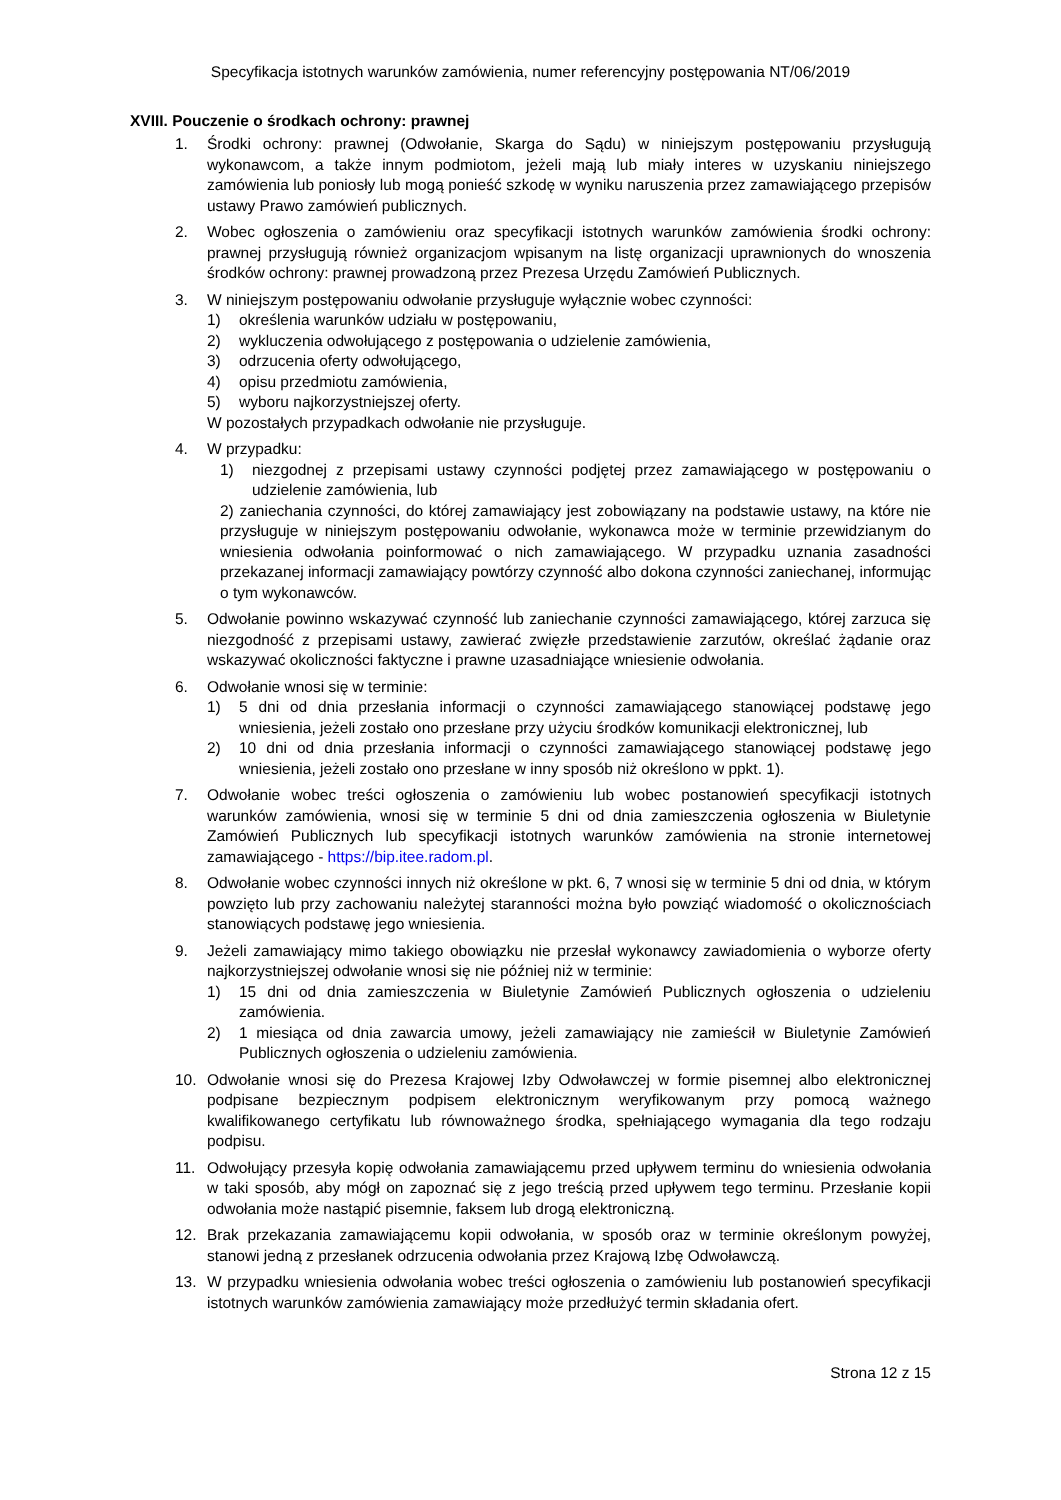Specyfikacja istotnych warunków zamówienia, numer referencyjny postępowania NT/06/2019
XVIII. Pouczenie o środkach ochrony: prawnej
1. Środki ochrony: prawnej (Odwołanie, Skarga do Sądu) w niniejszym postępowaniu przysługują wykonawcom, a także innym podmiotom, jeżeli mają lub miały interes w uzyskaniu niniejszego zamówienia lub poniosły lub mogą ponieść szkodę w wyniku naruszenia przez zamawiającego przepisów ustawy Prawo zamówień publicznych.
2. Wobec ogłoszenia o zamówieniu oraz specyfikacji istotnych warunków zamówienia środki ochrony: prawnej przysługują również organizacjom wpisanym na listę organizacji uprawnionych do wnoszenia środków ochrony: prawnej prowadzoną przez Prezesa Urzędu Zamówień Publicznych.
3. W niniejszym postępowaniu odwołanie przysługuje wyłącznie wobec czynności:
1) określenia warunków udziału w postępowaniu,
2) wykluczenia odwołującego z postępowania o udzielenie zamówienia,
3) odrzucenia oferty odwołującego,
4) opisu przedmiotu zamówienia,
5) wyboru najkorzystniejszej oferty.
W pozostałych przypadkach odwołanie nie przysługuje.
4. W przypadku:
1) niezgodnej z przepisami ustawy czynności podjętej przez zamawiającego w postępowaniu o udzielenie zamówienia, lub
2) zaniechania czynności, do której zamawiający jest zobowiązany na podstawie ustawy, na które nie przysługuje w niniejszym postępowaniu odwołanie, wykonawca może w terminie przewidzianym do wniesienia odwołania poinformować o nich zamawiającego. W przypadku uznania zasadności przekazanej informacji zamawiający powtórzy czynność albo dokona czynności zaniechanej, informując o tym wykonawców.
5. Odwołanie powinno wskazywać czynność lub zaniechanie czynności zamawiającego, której zarzuca się niezgodność z przepisami ustawy, zawierać zwięzłe przedstawienie zarzutów, określać żądanie oraz wskazywać okoliczności faktyczne i prawne uzasadniające wniesienie odwołania.
6. Odwołanie wnosi się w terminie:
1) 5 dni od dnia przesłania informacji o czynności zamawiającego stanowiącej podstawę jego wniesienia, jeżeli zostało ono przesłane przy użyciu środków komunikacji elektronicznej, lub
2) 10 dni od dnia przesłania informacji o czynności zamawiającego stanowiącej podstawę jego wniesienia, jeżeli zostało ono przesłane w inny sposób niż określono w ppkt. 1).
7. Odwołanie wobec treści ogłoszenia o zamówieniu lub wobec postanowień specyfikacji istotnych warunków zamówienia, wnosi się w terminie 5 dni od dnia zamieszczenia ogłoszenia w Biuletynie Zamówień Publicznych lub specyfikacji istotnych warunków zamówienia na stronie internetowej zamawiającego - https://bip.itee.radom.pl.
8. Odwołanie wobec czynności innych niż określone w pkt. 6, 7 wnosi się w terminie 5 dni od dnia, w którym powzięto lub przy zachowaniu należytej staranności można było powziąć wiadomość o okolicznościach stanowiących podstawę jego wniesienia.
9. Jeżeli zamawiający mimo takiego obowiązku nie przesłał wykonawcy zawiadomienia o wyborze oferty najkorzystniejszej odwołanie wnosi się nie później niż w terminie:
1) 15 dni od dnia zamieszczenia w Biuletynie Zamówień Publicznych ogłoszenia o udzieleniu zamówienia.
2) 1 miesiąca od dnia zawarcia umowy, jeżeli zamawiający nie zamieścił w Biuletynie Zamówień Publicznych ogłoszenia o udzieleniu zamówienia.
10. Odwołanie wnosi się do Prezesa Krajowej Izby Odwoławczej w formie pisemnej albo elektronicznej podpisane bezpiecznym podpisem elektronicznym weryfikowanym przy pomocą ważnego kwalifikowanego certyfikatu lub równoważnego środka, spełniającego wymagania dla tego rodzaju podpisu.
11. Odwołujący przesyła kopię odwołania zamawiającemu przed upływem terminu do wniesienia odwołania w taki sposób, aby mógł on zapoznać się z jego treścią przed upływem tego terminu. Przesłanie kopii odwołania może nastąpić pisemnie, faksem lub drogą elektroniczną.
12. Brak przekazania zamawiającemu kopii odwołania, w sposób oraz w terminie określonym powyżej, stanowi jedną z przesłanek odrzucenia odwołania przez Krajową Izbę Odwoławczą.
13. W przypadku wniesienia odwołania wobec treści ogłoszenia o zamówieniu lub postanowień specyfikacji istotnych warunków zamówienia zamawiający może przedłużyć termin składania ofert.
Strona 12 z 15